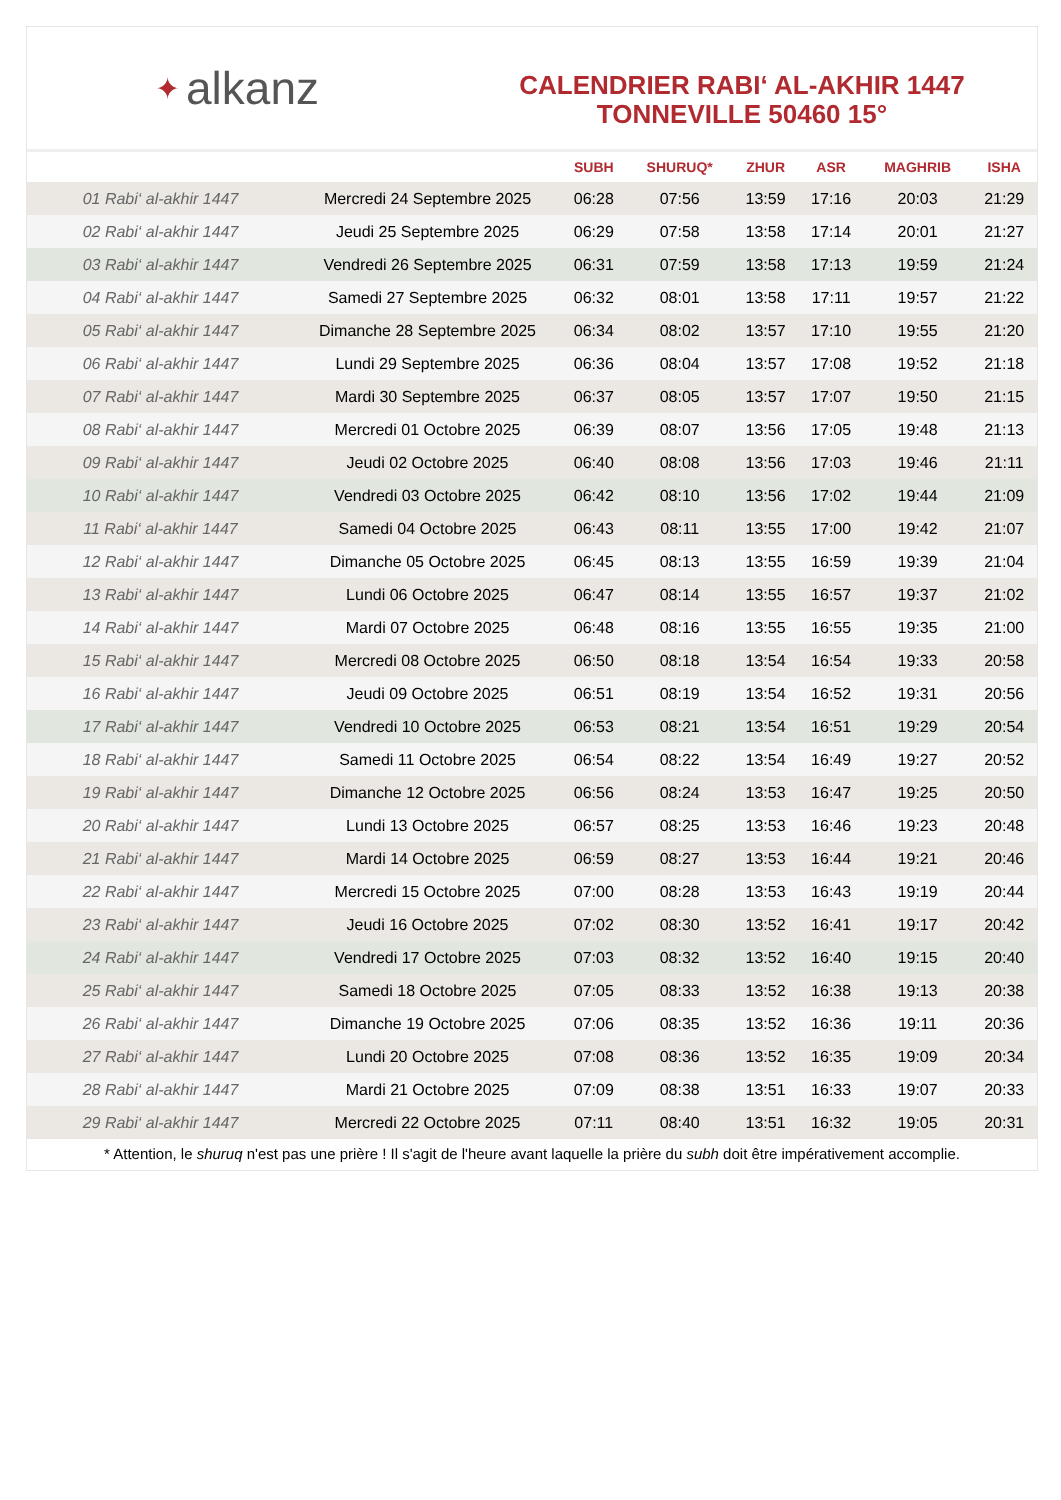✦ alkanz
CALENDRIER RABI‘ AL-AKHIR 1447
TONNEVILLE 50460 15°
| | | SUBH | SHURUQ* | ZHUR | ASR | MAGHRIB | ISHA |
| --- | --- | --- | --- | --- | --- | --- | --- |
| 01 Rabi‘ al-akhir 1447 | Mercredi 24 Septembre 2025 | 06:28 | 07:56 | 13:59 | 17:16 | 20:03 | 21:29 |
| 02 Rabi‘ al-akhir 1447 | Jeudi 25 Septembre 2025 | 06:29 | 07:58 | 13:58 | 17:14 | 20:01 | 21:27 |
| 03 Rabi‘ al-akhir 1447 | Vendredi 26 Septembre 2025 | 06:31 | 07:59 | 13:58 | 17:13 | 19:59 | 21:24 |
| 04 Rabi‘ al-akhir 1447 | Samedi 27 Septembre 2025 | 06:32 | 08:01 | 13:58 | 17:11 | 19:57 | 21:22 |
| 05 Rabi‘ al-akhir 1447 | Dimanche 28 Septembre 2025 | 06:34 | 08:02 | 13:57 | 17:10 | 19:55 | 21:20 |
| 06 Rabi‘ al-akhir 1447 | Lundi 29 Septembre 2025 | 06:36 | 08:04 | 13:57 | 17:08 | 19:52 | 21:18 |
| 07 Rabi‘ al-akhir 1447 | Mardi 30 Septembre 2025 | 06:37 | 08:05 | 13:57 | 17:07 | 19:50 | 21:15 |
| 08 Rabi‘ al-akhir 1447 | Mercredi 01 Octobre 2025 | 06:39 | 08:07 | 13:56 | 17:05 | 19:48 | 21:13 |
| 09 Rabi‘ al-akhir 1447 | Jeudi 02 Octobre 2025 | 06:40 | 08:08 | 13:56 | 17:03 | 19:46 | 21:11 |
| 10 Rabi‘ al-akhir 1447 | Vendredi 03 Octobre 2025 | 06:42 | 08:10 | 13:56 | 17:02 | 19:44 | 21:09 |
| 11 Rabi‘ al-akhir 1447 | Samedi 04 Octobre 2025 | 06:43 | 08:11 | 13:55 | 17:00 | 19:42 | 21:07 |
| 12 Rabi‘ al-akhir 1447 | Dimanche 05 Octobre 2025 | 06:45 | 08:13 | 13:55 | 16:59 | 19:39 | 21:04 |
| 13 Rabi‘ al-akhir 1447 | Lundi 06 Octobre 2025 | 06:47 | 08:14 | 13:55 | 16:57 | 19:37 | 21:02 |
| 14 Rabi‘ al-akhir 1447 | Mardi 07 Octobre 2025 | 06:48 | 08:16 | 13:55 | 16:55 | 19:35 | 21:00 |
| 15 Rabi‘ al-akhir 1447 | Mercredi 08 Octobre 2025 | 06:50 | 08:18 | 13:54 | 16:54 | 19:33 | 20:58 |
| 16 Rabi‘ al-akhir 1447 | Jeudi 09 Octobre 2025 | 06:51 | 08:19 | 13:54 | 16:52 | 19:31 | 20:56 |
| 17 Rabi‘ al-akhir 1447 | Vendredi 10 Octobre 2025 | 06:53 | 08:21 | 13:54 | 16:51 | 19:29 | 20:54 |
| 18 Rabi‘ al-akhir 1447 | Samedi 11 Octobre 2025 | 06:54 | 08:22 | 13:54 | 16:49 | 19:27 | 20:52 |
| 19 Rabi‘ al-akhir 1447 | Dimanche 12 Octobre 2025 | 06:56 | 08:24 | 13:53 | 16:47 | 19:25 | 20:50 |
| 20 Rabi‘ al-akhir 1447 | Lundi 13 Octobre 2025 | 06:57 | 08:25 | 13:53 | 16:46 | 19:23 | 20:48 |
| 21 Rabi‘ al-akhir 1447 | Mardi 14 Octobre 2025 | 06:59 | 08:27 | 13:53 | 16:44 | 19:21 | 20:46 |
| 22 Rabi‘ al-akhir 1447 | Mercredi 15 Octobre 2025 | 07:00 | 08:28 | 13:53 | 16:43 | 19:19 | 20:44 |
| 23 Rabi‘ al-akhir 1447 | Jeudi 16 Octobre 2025 | 07:02 | 08:30 | 13:52 | 16:41 | 19:17 | 20:42 |
| 24 Rabi‘ al-akhir 1447 | Vendredi 17 Octobre 2025 | 07:03 | 08:32 | 13:52 | 16:40 | 19:15 | 20:40 |
| 25 Rabi‘ al-akhir 1447 | Samedi 18 Octobre 2025 | 07:05 | 08:33 | 13:52 | 16:38 | 19:13 | 20:38 |
| 26 Rabi‘ al-akhir 1447 | Dimanche 19 Octobre 2025 | 07:06 | 08:35 | 13:52 | 16:36 | 19:11 | 20:36 |
| 27 Rabi‘ al-akhir 1447 | Lundi 20 Octobre 2025 | 07:08 | 08:36 | 13:52 | 16:35 | 19:09 | 20:34 |
| 28 Rabi‘ al-akhir 1447 | Mardi 21 Octobre 2025 | 07:09 | 08:38 | 13:51 | 16:33 | 19:07 | 20:33 |
| 29 Rabi‘ al-akhir 1447 | Mercredi 22 Octobre 2025 | 07:11 | 08:40 | 13:51 | 16:32 | 19:05 | 20:31 |
* Attention, le shuruq n'est pas une prière ! Il s'agit de l'heure avant laquelle la prière du subh doit être impérativement accomplie.